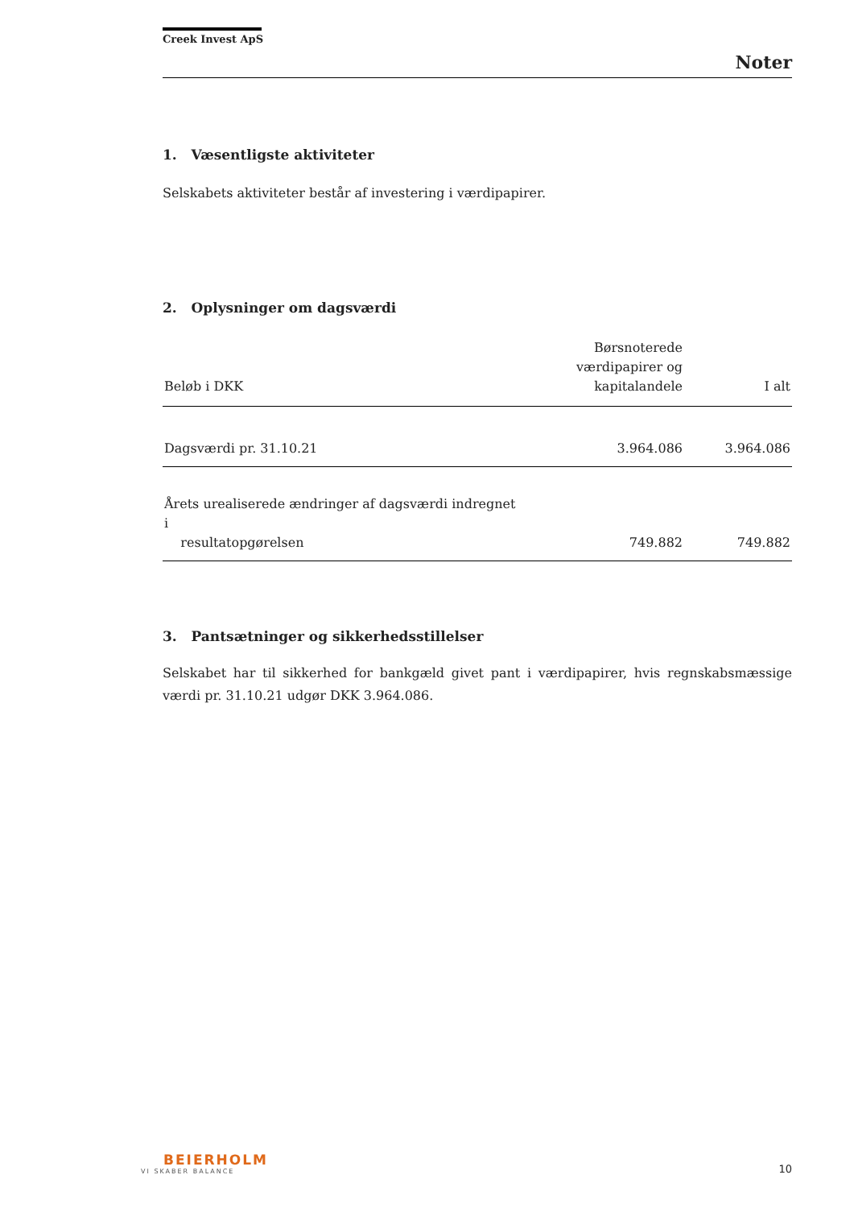Creek Invest ApS
Noter
1. Væsentligste aktiviteter
Selskabets aktiviteter består af investering i værdipapirer.
2. Oplysninger om dagsværdi
| Beløb i DKK | Børsnoterede værdipapirer og kapitalandele | I alt |
| --- | --- | --- |
| Dagsværdi pr. 31.10.21 | 3.964.086 | 3.964.086 |
| Årets urealiserede ændringer af dagsværdi indregnet i resultatopgørelsen | 749.882 | 749.882 |
3. Pantsætninger og sikkerhedsstillelser
Selskabet har til sikkerhed for bankgæld givet pant i værdipapirer, hvis regnskabsmæssige værdi pr. 31.10.21 udgør DKK 3.964.086.
BEIERHOLM
VI SKABER BALANCE
10